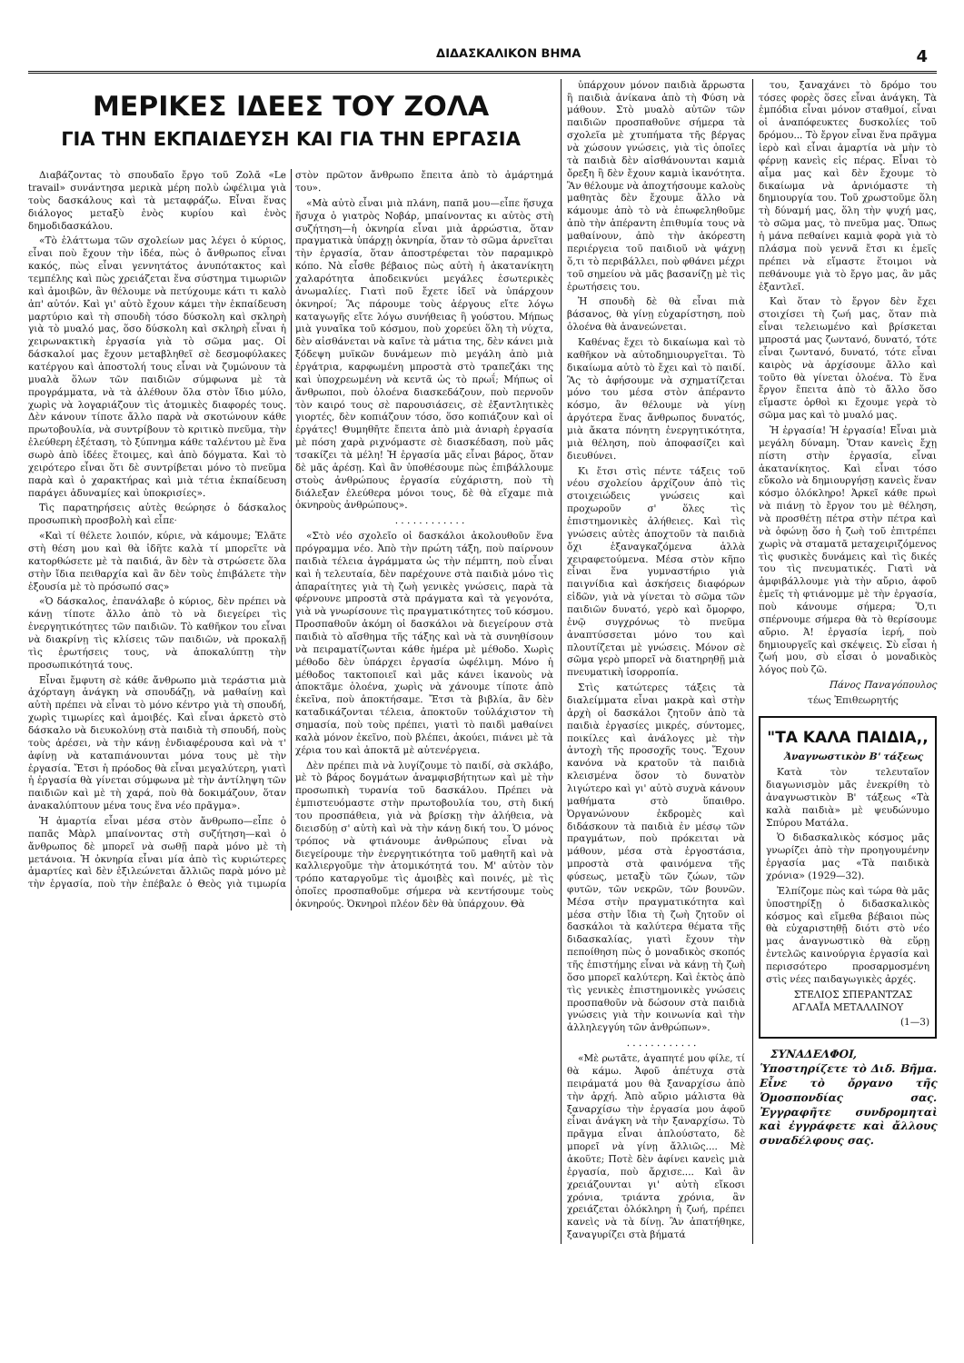ΔΙΔΑΣΚΑΛΙΚΟΝ ΒΗΜΑ 4
ΜΕΡΙΚΕΣ ΙΔΕΕΣ ΤΟΥ ΖΟΛΑ
ΓΙΑ ΤΗΝ ΕΚΠΑΙΔΕΥΣΗ ΚΑΙ ΓΙΑ ΤΗΝ ΕΡΓΑΣΙΑ
Διαβάζοντας τὸ σπουδαῖο ἔργο τοῦ Ζολᾶ «Le travail» συνάντησα μερικὰ μέρη πολὺ ὠφέλιμα γιὰ τοὺς δασκάλους καὶ τὰ μεταφράζω. Εἶναι ἕνας διάλογος μεταξὺ ἑνὸς κυρίου καὶ ἑνὸς δημοδιδασκάλου.
«Τὸ ἐλάττωμα τῶν σχολείων μας λέγει ὁ κύριος, εἶναι ποὺ ἔχουν τὴν ἰδέα, πὼς ὁ ἄνθρωπος εἶναι κακός, πὼς εἶναι γεννητάτος ἀνυπότακτος καὶ τεμπέλης καὶ πὼς χρειάζεται ἕνα σύστημα τιμωριῶν καὶ ἀμοιβῶν, ἂν θέλουμε νὰ πετύχουμε κάτι τι καλὸ ἀπ' αὐτόν. Καὶ γι' αὐτὸ ἔχουν κάμει τὴν ἐκπαίδευση μαρτύριο καὶ τὴ σπουδὴ τόσο δύσκολη καὶ σκληρὴ γιὰ τὸ μυαλό μας, ὅσο δύσκολη καὶ σκληρὴ εἶναι ἡ χειρωνακτικὴ ἐργασία γιὰ τὸ σῶμα μας. Οἱ δάσκαλοί μας ἔχουν μεταβληθεῖ σὲ δεσμοφύλακες κατέργου καὶ ἀποστολή τους εἶναι νὰ ζυμώνουν τὰ μυαλὰ ὅλων τῶν παιδιῶν σύμφωνα μὲ τὰ προγράμματα, νὰ τὰ ἀλέθουν ὅλα στὸν ἴδιο μύλο, χωρὶς νὰ λογαριάζουν τὶς ἀτομικὲς διαφορές τους. Δὲν κάνουν τίποτε ἄλλο παρὰ νὰ σκοτώνουν κάθε πρωτοβουλία, νὰ συντρίβουν τὸ κριτικὸ πνεῦμα, τὴν ἐλεύθερη ἐξέταση, τὸ ξύπνημα κάθε ταλέντου μὲ ἕνα σωρὸ ἀπὸ ἰδέες ἕτοιμες, καὶ ἀπὸ δόγματα. Καὶ τὸ χειρότερο εἶναι ὅτι δὲ συντρίβεται μόνο τὸ πνεῦμα παρὰ καὶ ὁ χαρακτήρας καὶ μιὰ τέτια ἐκπαίδευση παράγει ἀδυναμίες καὶ ὑποκρισίες».
Τὶς παρατηρήσεις αὐτὲς θεώρησε ὁ δάσκαλος προσωπικὴ προσβολὴ καὶ εἶπε·
«Καὶ τί θέλετε λοιπόν, κύριε, νὰ κάμουμε; Ἐλᾶτε στὴ θέση μου καὶ θὰ ἰδῆτε καλὰ τί μπορεῖτε νὰ κατορθώσετε μὲ τὰ παιδιά, ἂν δὲν τὰ στρώσετε ὅλα στὴν ἴδια πειθαρχία καὶ ἂν δὲν τοὺς ἐπιβάλετε τὴν ἐξουσία μὲ τὸ πρόσωπό σας»
«Ὁ δάσκαλος, ἐπανάλαβε ὁ κύριος, δὲν πρέπει νὰ κάνῃ τίποτε ἄλλο ἀπὸ τὸ νὰ διεγείρει τὶς ἐνεργητικότητες τῶν παιδιῶν. Τὸ καθῆκον του εἶναι νὰ διακρίνῃ τὶς κλίσεις τῶν παιδιῶν, νὰ προκαλῇ τὶς ἐρωτήσεις τους, νὰ ἀποκαλύπτῃ τὴν προσωπικότητά τους.
Εἶναι ἔμφυτη σὲ κάθε ἄνθρωπο μιὰ τεράστια μιὰ ἀχόρταγη ἀνάγκη νὰ σπουδάζῃ, νὰ μαθαίνῃ καὶ αὐτὴ πρέπει νὰ εἶναι τὸ μόνο κέντρο γιὰ τὴ σπουδή, χωρὶς τιμωρίες καὶ ἀμοιβές. Καὶ εἶναι ἀρκετὸ στὸ δάσκαλο νὰ διευκολύνῃ στὰ παιδιὰ τὴ σπουδή, ποὺς τοὺς ἀρέσει, νὰ τὴν κάνῃ ἐνδιαφέρουσα καὶ νὰ τ' ἀφίνῃ νὰ καταπιάνουνται μόνα τους μὲ τὴν ἐργασία. Ἔτσι ἡ πρόοδος θὰ εἶναι μεγαλύτερη, γιατὶ ἡ ἐργασία θὰ γίνεται σύμφωνα μὲ τὴν ἀντίληψη τῶν παιδιῶν καὶ μὲ τὴ χαρά, ποὺ θὰ δοκιμάζουν, ὅταν ἀνακαλύπτουν μένα τους ἕνα νέο πρᾶγμα».
Ἡ ἁμαρτία εἶναι μέσα στὸν ἄνθρωπο—εἶπε ὁ παπᾶς Μὰρλ μπαίνοντας στὴ συζήτηση—καὶ ὁ ἄνθρωπος δὲ μπορεῖ νὰ σωθῇ παρὰ μόνο μὲ τὴ μετάνοια. Ἡ ὀκνηρία εἶναι μία ἀπὸ τὶς κυριώτερες ἁμαρτίες καὶ δὲν ἐξιλεώνεται ἄλλιῶς παρὰ μόνο μὲ τὴν ἐργασία, ποὺ τὴν ἐπέβαλε ὁ Θεὸς γιὰ τιμωρία στὸν πρῶτον ἄνθρωπο ἔπειτα ἀπὸ τὸ ἁμάρτημά του».
«Μὰ αὐτὸ εἶναι μιὰ πλάνη, παπᾶ μου—εἶπε ἥσυχα ἥσυχα ὁ γιατρὸς Νοβάρ, μπαίνοντας κι αὐτὸς στὴ συζήτηση—ἡ ὀκνηρία εἶναι μιὰ ἀρρώστια, ὅταν πραγματικὰ ὑπάρχῃ ὀκνηρία, ὅταν τὸ σῶμα ἀρνεῖται τὴν ἐργασία, ὅταν ἀποστρέφεται τὸν παραμικρὸ κόπο. Νὰ εἶσθε βέβαιος πὼς αὐτὴ ἡ ἀκατανίκητη χαλαρότητα ἀποδεικνύει μεγάλες ἐσωτερικὲς ἀνωμαλίες. Γιατὶ ποῦ ἔχετε ἰδεῖ νὰ ὑπάρχουν ὀκνηροί; Ἂς πάρουμε τοὺς ἀέργους εἴτε λόγω καταγωγῆς εἴτε λόγω συνήθειας ἢ γούστου. Μήπως μιὰ γυναῖκα τοῦ κόσμου, ποὺ χορεύει ὅλη τὴ νύχτα, δὲν αἰσθάνεται νὰ καῖνε τὰ μάτια της, δὲν κάνει μιὰ ξόδεψη μυϊκῶν δυνάμεων πιὸ μεγάλη ἀπὸ μιὰ ἐργάτρια, καρφωμένη μπροστὰ στὸ τραπεζάκι της καὶ ὑποχρεωμένη νὰ κεντᾶ ὡς τὸ πρωΐ; Μήπως οἱ ἄνθρωποι, ποὺ ὁλοένα διασκεδάζουν, ποὺ περνοῦν τὸν καιρό τους σὲ παρουσιάσεις, σὲ ἐξαντλητικὲς γιορτές, δὲν κοπιάζουν τόσο, ὅσο κοπιάζουν καὶ οἱ ἐργάτες! Θυμηθῆτε ἔπειτα ἀπὸ μιὰ ἀνιαρὴ ἐργασία μὲ πόση χαρὰ ριχνόμαστε σὲ διασκέδαση, ποὺ μᾶς τσακίζει τὰ μέλη! Ἡ ἐργασία μᾶς εἶναι βάρος, ὅταν δὲ μᾶς ἀρέσῃ. Καὶ ἂν ὑποθέσουμε πὼς ἐπιβάλλουμε στοὺς ἀνθρώπους ἐργασία εὐχάριστη, ποὺ τὴ διάλεξαν ἐλεύθερα μόνοι τους, δὲ θὰ εἴχαμε πιὰ ὀκνηροὺς ἀνθρώπους».
. . . . . . . . . . . .
«Στὸ νέο σχολεῖο οἱ δασκάλοι ἀκολουθοῦν ἕνα πρόγραμμα νέο. Ἀπὸ τὴν πρώτη τάξη, ποὺ παίρνουν παιδιὰ τέλεια ἀγράμματα ὡς τὴν πέμπτη, ποὺ εἶναι καὶ ἡ τελευταία, δὲν παρέχουνε στὰ παιδιὰ μόνο τὶς ἀπαραίτητες γιὰ τὴ ζωὴ γενικὲς γνώσεις, παρὰ τὰ φέρνουνε μπροστὰ στὰ πράγματα καὶ τὰ γεγονότα, γιὰ νὰ γνωρίσουνε τὶς πραγματικότητες τοῦ κόσμου. Προσπαθοῦν ἀκόμη οἱ δασκάλοι νὰ διεγείρουν στὰ παιδιὰ τὸ αἴσθημα τῆς τάξης καὶ νὰ τὰ συνηθίσουν νὰ πειραματίζωνται κάθε ἡμέρα μὲ μέθοδο. Χωρὶς μέθοδο δὲν ὑπάρχει ἐργασία ὠφέλιμη. Μόνο ἡ μέθοδος τακτοποιεῖ καὶ μᾶς κάνει ἱκανοὺς νὰ ἀποκτᾶμε ὁλοένα, χωρὶς νὰ χάνουμε τίποτε ἀπὸ ἐκεῖνα, ποὺ ἀποκτήσαμε. Ἔτσι τὰ βιβλία, ἂν δὲν καταδικάζονται τέλεια, ἀποκτοῦν τοὐλάχιστον τὴ σημασία, ποὺ τοὺς πρέπει, γιατὶ τὸ παιδὶ μαθαίνει καλὰ μόνον ἐκεῖνο, ποὺ βλέπει, ἀκούει, πιάνει μὲ τὰ χέρια του καὶ ἀποκτᾶ μὲ αὐτενέργεια.
Δὲν πρέπει πιὰ νὰ λυγίζουμε τὸ παιδί, σὰ σκλάβο, μὲ τὸ βάρος δογμάτων ἀναμφισβήτητων καὶ μὲ τὴν προσωπικὴ τυρανία τοῦ δασκάλου. Πρέπει νὰ ἐμπιστευόμαστε στὴν πρωτοβουλία του, στὴ δική του προσπάθεια, γιὰ νὰ βρίσκῃ τὴν ἀλήθεια, νὰ διεισδύῃ σ' αὐτὴ καὶ νὰ τὴν κάνῃ δική του. Ὁ μόνος τρόπος νὰ φτιάνουμε ἀνθρώπους εἶναι νὰ διεγείρουμε τὴν ἐνεργητικότητα τοῦ μαθητῆ καὶ νὰ καλλιεργοῦμε τὴν ἀτομικότητά του. Μ' αὐτὸν τὸν τρόπο καταργοῦμε τὶς ἀμοιβὲς καὶ ποινές, μὲ τὶς ὁποῖες προσπαθοῦμε σήμερα νὰ κεντήσουμε τοὺς ὀκνηρούς. Ὀκνηροὶ πλέον δὲν θὰ ὑπάρχουν. Θὰ
ὑπάρχουν μόνον παιδιὰ ἄρρωστα ἢ παιδιὰ ἀνίκανα ἀπὸ τὴ Φύση νὰ μάθουν. Στὸ μυαλὸ αὐτῶν τῶν παιδιῶν προσπαθοῦνε σήμερα τὰ σχολεῖα μὲ χτυπήματα τῆς βέργας νὰ χώσουν γνώσεις, γιὰ τὶς ὁποῖες τὰ παιδιὰ δὲν αἰσθάνουνται καμιὰ ὄρεξη ἢ δὲν ἔχουν καμιὰ ἱκανότητα. Ἂν θέλουμε νὰ ἀποχτήσουμε καλοὺς μαθητὰς δὲν ἔχουμε ἄλλο νὰ κάμουμε ἀπὸ τὸ νὰ ἐπωφεληθοῦμε ἀπὸ τὴν ἀπέραντη ἐπιθυμία τους νὰ μαθαίνουν, ἀπὸ τὴν ἀκόρεστη περιέργεια τοῦ παιδιοῦ νὰ ψάχνῃ ὅ,τι τὸ περιβάλλει, ποὺ φθάνει μέχρι τοῦ σημείου νὰ μᾶς βασανίζῃ μὲ τὶς ἐρωτήσεις του.
Ἡ σπουδὴ δὲ θὰ εἶναι πιὰ βάσανος, θὰ γίνῃ εὐχαρίστηση, ποὺ ὁλοένα θὰ ἀνανεώνεται.
Καθένας ἔχει τὸ δικαίωμα καὶ τὸ καθῆκον νὰ αὐτοδημιουργεῖται. Τὸ δικαίωμα αὐτὸ τὸ ἔχει καὶ τὸ παιδί. Ἂς τὸ ἀφήσουμε νὰ σχηματίζεται μόνο του μέσα στὸν ἀπέραντο κόσμο, ἂν θέλουμε νὰ γίνῃ ἀργότερα ἕνας ἄνθρωπος δυνατός, μιὰ ἄκατα πόνητη ἐνεργητικότητα, μιὰ θέληση, ποὺ ἀποφασίζει καὶ διευθύνει.
Κι ἔτσι στὶς πέντε τάξεις τοῦ νέου σχολείου ἀρχίζουν ἀπὸ τὶς στοιχειώδεις γνώσεις καὶ προχωροῦν σ' ὅλες τὶς ἐπιστημονικὲς ἀλήθειες. Καὶ τὶς γνώσεις αὐτὲς ἀποχτοῦν τὰ παιδιὰ ὄχι ἐξαναγκαζόμενα ἀλλὰ χειραφετούμενα. Μέσα στὸν κῆπο εἶναι ἕνα γυμναστήριο γιὰ παιγνίδια καὶ ἀσκήσεις διαφόρων εἰδῶν, γιὰ νὰ γίνεται τὸ σῶμα τῶν παιδιῶν δυνατό, γερὸ καὶ ὄμορφο, ἐνῷ συγχρόνως τὸ πνεῦμα ἀναπτύσσεται μόνο του καὶ πλουτίζεται μὲ γνώσεις. Μόνον σὲ σῶμα γερὸ μπορεῖ νὰ διατηρηθῇ μιὰ πνευματικὴ ἰσορροπία.
Στὶς κατώτερες τάξεις τὰ διαλείμματα εἶναι μακρὰ καὶ στὴν ἀρχὴ οἱ δασκάλοι ζητοῦν ἀπὸ τὰ παιδιὰ ἐργασίες μικρές, σύντομες, ποικίλες καὶ ἀνάλογες μὲ τὴν ἀντοχὴ τῆς προσοχῆς τους. Ἔχουν κανόνα νὰ κρατοῦν τὰ παιδιὰ κλεισμένα ὅσον τὸ δυνατὸν λιγώτερο καὶ γι' αὐτὸ συχνὰ κάνουν μαθήματα στὸ ὕπαιθρο. Ὀργανώνουν ἐκδρομὲς καὶ διδάσκουν τὰ παιδιὰ ἐν μέσῳ τῶν πραγμάτων, ποὺ πρόκειται νὰ μάθουν, μέσα στὰ ἐργοστάσια, μπροστὰ στὰ φαινόμενα τῆς φύσεως, μεταξὺ τῶν ζώων, τῶν φυτῶν, τῶν νεκρῶν, τῶν βουνῶν. Μέσα στὴν πραγματικότητα καὶ μέσα στὴν ἴδια τὴ ζωὴ ζητοῦν οἱ δασκάλοι τὰ καλύτερα θέματα τῆς διδασκαλίας, γιατὶ ἔχουν τὴν πεποίθηση πὼς ὁ μοναδικὸς σκοπός τῆς ἐπιστήμης εἶναι νὰ κάνῃ τὴ ζωὴ ὅσο μπορεῖ καλύτερη. Καὶ ἐκτὸς ἀπὸ τὶς γενικὲς ἐπιστημονικὲς γνώσεις προσπαθοῦν νὰ δώσουν στὰ παιδιὰ γνώσεις γιὰ τὴν κοινωνία καὶ τὴν ἀλληλεγγύη τῶν ἀνθρώπων».
. . . . . . . . . . . .
«Μὲ ρωτᾶτε, ἀγαπητέ μου φίλε, τί θὰ κάμω. Ἀφοῦ ἀπέτυχα στὰ πειράματά μου θὰ ξαναρχίσω ἀπὸ τὴν ἀρχή. Ἀπὸ αὔριο μάλιστα θὰ ξαναρχίσω τὴν ἐργασία μου ἀφοῦ εἶναι ἀνάγκη νὰ τὴν ξαναρχίσω. Τὸ πρᾶγμα εἶναι ἁπλούστατο, δὲ μπορεῖ νὰ γίνῃ ἄλλιῶς.... Μὲ ἀκοῦτε; Ποτὲ δὲν ἀφίνει κανεὶς μιὰ ἐργασία, ποὺ ἄρχισε.... Καὶ ἂν χρειάζουνται γι' αὐτὴ εἴκοσι χρόνια, τριάντα χρόνια, ἂν χρειάζεται ὁλόκληρη ἡ ζωή, πρέπει κανεὶς νὰ τὰ δίνῃ. Ἂν ἀπατήθηκε, ξαναγυρίζει στὰ βήματά
του, ξαναχάνει τὸ δρόμο του τόσες φορὲς ὅσες εἶναι ἀνάγκη. Τὰ ἐμπόδια εἶναι μόνον σταθμοί, εἶναι οἱ ἀναπόφευκτες δυσκολίες τοῦ δρόμου... Τὸ ἔργον εἶναι ἕνα πρᾶγμα ἱερὸ καὶ εἶναι ἁμαρτία νὰ μὴν τὸ φέρνῃ κανεὶς εἰς πέρας. Εἶναι τὸ αἷμα μας καὶ δὲν ἔχουμε τὸ δικαίωμα νὰ ἀρνιόμαστε τὴ δημιουργία του. Τοῦ χρωστοῦμε ὅλη τὴ δύναμή μας, ὅλη τὴν ψυχή μας, τὸ σῶμα μας, τὸ πνεῦμα μας. Ὅπως ἡ μάνα πεθαίνει καμιὰ φορὰ γιὰ τὸ πλάσμα ποὺ γεννᾶ ἔτσι κι ἐμεῖς πρέπει νὰ εἴμαστε ἕτοιμοι νὰ πεθάνουμε γιὰ τὸ ἔργο μας, ἂν μᾶς ἐξαντλεῖ.
Καὶ ὅταν τὸ ἔργον δὲν ἔχει στοιχίσει τὴ ζωή μας, ὅταν πιὰ εἶναι τελειωμένο καὶ βρίσκεται μπροστά μας ζωντανό, δυνατό, τότε εἶναι ζωντανό, δυνατό, τότε εἶναι καιρὸς νὰ ἀρχίσουμε ἄλλο καὶ τοῦτο θὰ γίνεται ὁλοένα. Τὸ ἕνα ἔργον ἔπειτα ἀπὸ τὸ ἄλλο ὅσο εἴμαστε ὀρθοὶ κι ἔχουμε γερὰ τὸ σῶμα μας καὶ τὸ μυαλό μας.
Ἡ ἐργασία! Ἡ ἐργασία! Εἶναι μιὰ μεγάλη δύναμη. Ὅταν κανεὶς ἔχῃ πίστη στὴν ἐργασία, εἶναι ἀκατανίκητος. Καὶ εἶναι τόσο εὔκολο νὰ δημιουργήσῃ κανεὶς ἕναν κόσμο ὁλόκληρο! Ἀρκεῖ κάθε πρωὶ νὰ πιάνῃ τὸ ἔργον του μὲ θέληση, νὰ προσθέτῃ πέτρα στὴν πέτρα καὶ νὰ ὀφώνῃ ὅσο ἡ ζωὴ τοῦ ἐπιτρέπει χωρὶς νὰ σταματᾶ μεταχειριζόμενος τὶς φυσικὲς δυνάμεις καὶ τὶς δικές του τὶς πνευματικές. Γιατὶ νὰ ἀμφιβάλλουμε γιὰ τὴν αὔριο, ἀφοῦ ἐμεῖς τὴ φτιάνομμε μὲ τὴν ἐργασία, ποὺ κάνουμε σήμερα; Ὅ,τι σπέρνουμε σήμερα θὰ τὸ θερίσουμε αὔριο. Ἀ! ἐργασία ἱερή, ποὺ δημιουργεῖς καὶ σκέψεις. Σὺ εἶσαι ἡ ζωή μου, σὺ εἶσαι ὁ μοναδικὸς λόγος ποὺ ζῶ.
Πάνος Παναγόπουλος
τέως Ἐπιθεωρητής
"ΤΑ ΚΑΛΑ ΠΑΙΔΙΑ,,
Ἀναγνωστικὸν Β' τάξεως
Κατὰ τὸν τελευταῖον διαγωνισμὸν μᾶς ἐνεκρίθη τὸ ἀναγνωστικὸν Β' τάξεως «Τὰ καλὰ παιδιὰ» μὲ ψευδώνυμο Σπύρου Ματάλα.
Ὁ διδασκαλικὸς κόσμος μᾶς γνωρίζει ἀπὸ τὴν προηγουμένην ἐργασία μας «Τὰ παιδικὰ χρόνια» (1929—32).
Ἐλπίζομε πὼς καὶ τώρα θὰ μᾶς ὑποστηρίξῃ ὁ διδασκαλικὸς κόσμος καὶ εἴμεθα βέβαιοι πὼς θὰ εὐχαριστηθῇ διότι στὸ νέο μας ἀναγνωστικὸ θὰ εὕρῃ ἐντελῶς καινούργια ἐργασία καὶ περισσότερο προσαρμοσμένη στὶς νέες παιδαγωγικὲς ἀρχές.
ΣΤΕΛΙΟΣ ΣΠΕΡΑΝΤΖΑΣ
ΑΓΛΑΪΑ ΜΕΤΑΛΛΙΝΟΥ
(1—3)
ΣΥΝΑΔΕΛΦΟΙ, Ὑποστηρίζετε τὸ Διδ. Βῆμα. Εἶνε τὸ ὄργανο τῆς Ὁμοσπονδίας σας. Ἐγγραφῆτε συνδρομηταὶ καὶ ἐγγράφετε καὶ ἄλλους συναδέλφους σας.